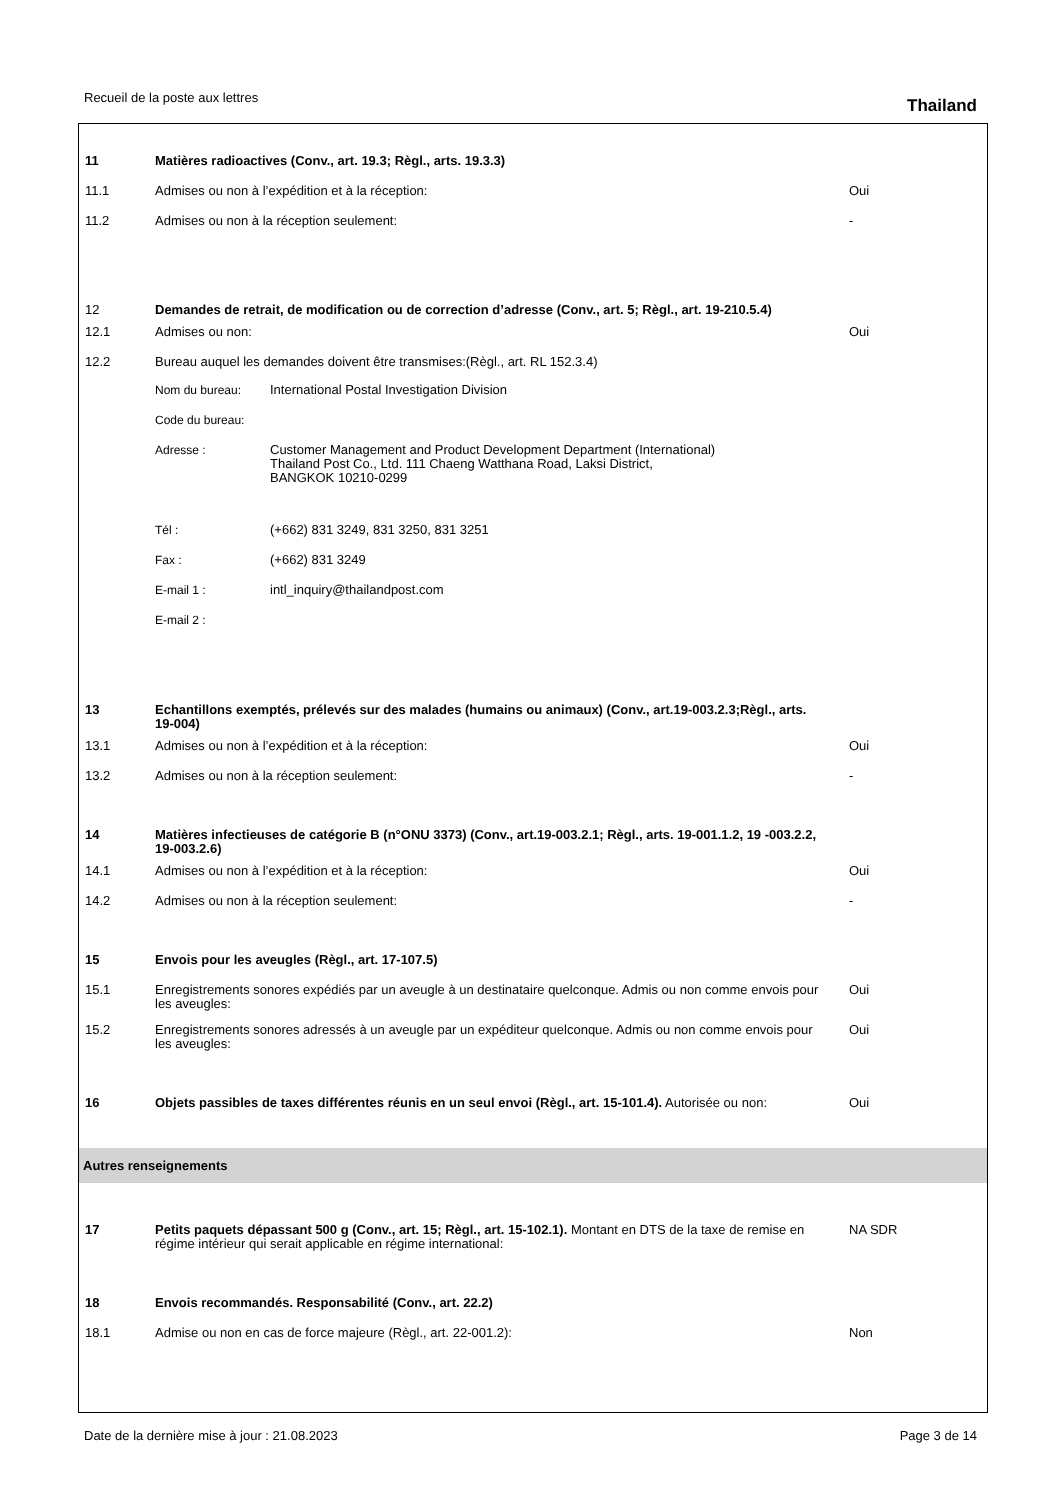Recueil de la poste aux lettres Thailand
| 11 | Matières radioactives (Conv., art. 19.3; Règl., arts. 19.3.3) | |
| 11.1 | Admises ou non à l’expédition et à la réception: | Oui |
| 11.2 | Admises ou non à la réception seulement: | - |
| 12 | Demandes de retrait, de modification ou de correction d’adresse (Conv., art. 5; Règl., art. 19-210.5.4) | |
| 12.1 | Admises ou non: | Oui |
| 12.2 | Bureau auquel les demandes doivent être transmises:(Règl., art. RL 152.3.4) | |
| | / Nom du bureau: / International Postal Investigation Division / / Code du bureau: / / / Adresse : / Customer Management and Product Development Department (International) Thailand Post Co., Ltd. 111 Chaeng Watthana Road, Laksi District, BANGKOK 10210-0299 / / Tél : / (+662) 831 3249, 831 3250, 831 3251 / / Fax : / (+662) 831 3249 / / E-mail 1 : / intl_inquiry@thailandpost.com / / E-mail 2 : / / | |
| 13 | Echantillons exemptés, prélevés sur des malades (humains ou animaux) (Conv., art.19-003.2.3;Règl., arts. 19-004) | |
| 13.1 | Admises ou non à l’expédition et à la réception: | Oui |
| 13.2 | Admises ou non à la réception seulement: | - |
| 14 | Matières infectieuses de catégorie B (n°ONU 3373) (Conv., art.19-003.2.1; Règl., arts. 19-001.1.2, 19 -003.2.2, 19-003.2.6) | |
| 14.1 | Admises ou non à l’expédition et à la réception: | Oui |
| 14.2 | Admises ou non à la réception seulement: | - |
| 15 | Envois pour les aveugles (Règl., art. 17-107.5) | |
| 15.1 | Enregistrements sonores expédiés par un aveugle à un destinataire quelconque. Admis ou non comme envois pour les aveugles: | Oui |
| 15.2 | Enregistrements sonores adressés à un aveugle par un expéditeur quelconque. Admis ou non comme envois pour les aveugles: | Oui |
| 16 | Objets passibles de taxes différentes réunis en un seul envoi (Règl., art. 15-101.4). Autorisée ou non: | Oui |
Autres renseignements
| 17 | Petits paquets dépassant 500 g (Conv., art. 15; Règl., art. 15-102.1). Montant en DTS de la taxe de remise en régime intérieur qui serait applicable en régime international: | NA SDR |
| 18 | Envois recommandés. Responsabilité (Conv., art. 22.2) | |
| 18.1 | Admise ou non en cas de force majeure (Règl., art. 22-001.2): | Non |
Date de la dernière mise à jour : 21.08.2023 Page 3 de 14